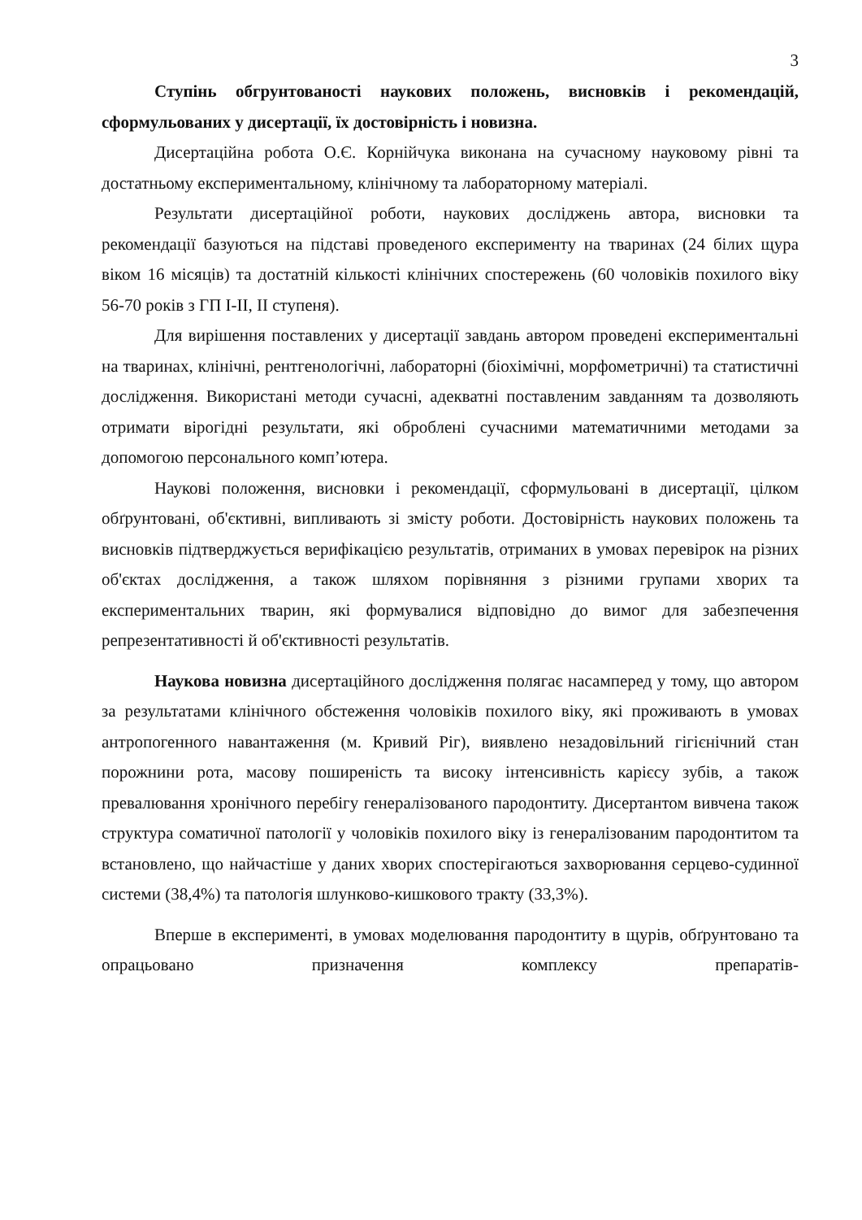3
Ступінь обгрунтованості наукових положень, висновків і рекомендацій, сформульованих у дисертації, їх достовірність і новизна.
Дисертаційна робота О.Є. Корнійчука виконана на сучасному науковому рівні та достатньому експериментальному, клінічному та лабораторному матеріалі.
Результати дисертаційної роботи, наукових досліджень автора, висновки та рекомендації базуються на підставі проведеного експерименту на тваринах (24 білих щура віком 16 місяців) та достатній кількості клінічних спостережень (60 чоловіків похилого віку 56-70 років з ГП I-II, II ступеня).
Для вирішення поставлених у дисертації завдань автором проведені експериментальні на тваринах, клінічні, рентгенологічні, лабораторні (біохімічні, морфометричні) та статистичні дослідження. Використані методи сучасні, адекватні поставленим завданням та дозволяють отримати вірогідні результати, які оброблені сучасними математичними методами за допомогою персонального комп’ютера.
Наукові положення, висновки і рекомендації, сформульовані в дисертації, цілком обґрунтовані, об'єктивні, випливають зі змісту роботи. Достовірність наукових положень та висновків підтверджується верифікацією результатів, отриманих в умовах перевірок на різних об'єктах дослідження, а також шляхом порівняння з різними групами хворих та експериментальних тварин, які формувалися відповідно до вимог для забезпечення репрезентативності й об'єктивності результатів.
Наукова новизна дисертаційного дослідження полягає насамперед у тому, що автором за результатами клінічного обстеження чоловіків похилого віку, які проживають в умовах антропогенного навантаження (м. Кривий Ріг), виявлено незадовільний гігієнічний стан порожнини рота, масову поширеність та високу інтенсивність карієсу зубів, а також превалювання хронічного перебігу генералізованого пародонтиту. Дисертантом вивчена також структура соматичної патології у чоловіків похилого віку із генералізованим пародонтитом та встановлено, що найчастіше у даних хворих спостерігаються захворювання серцево-судинної системи (38,4%) та патологія шлунково-кишкового тракту (33,3%).
Вперше в експерименті, в умовах моделювання пародонтиту в щурів, обґрунтовано та опрацьовано призначення комплексу препаратів-